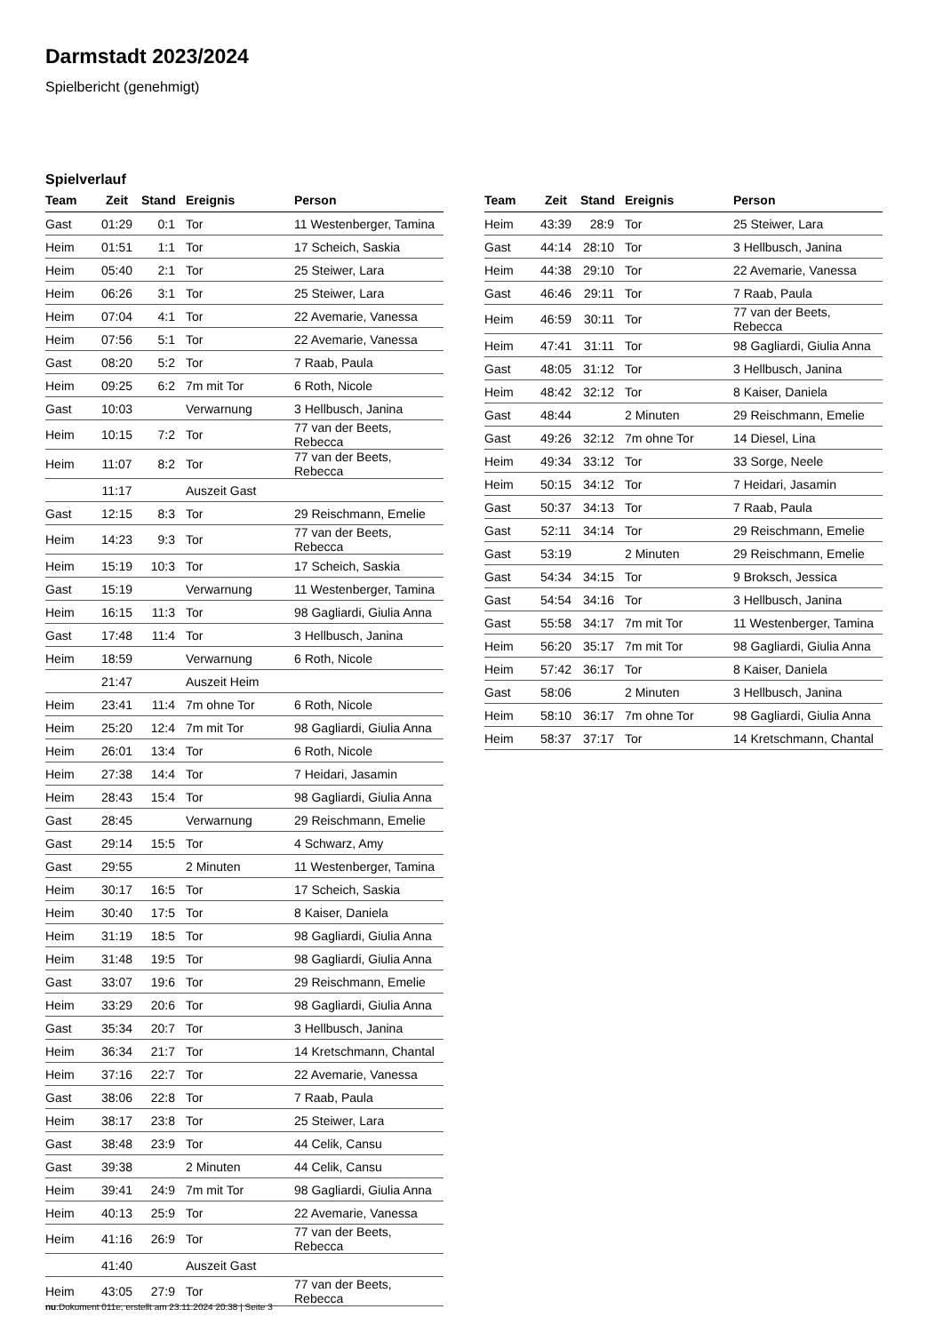Darmstadt 2023/2024
Spielbericht (genehmigt)
Spielverlauf
| Team | Zeit | Stand | Ereignis | Person |
| --- | --- | --- | --- | --- |
| Gast | 01:29 | 0:1 | Tor | 11 Westenberger, Tamina |
| Heim | 01:51 | 1:1 | Tor | 17 Scheich, Saskia |
| Heim | 05:40 | 2:1 | Tor | 25 Steiwer, Lara |
| Heim | 06:26 | 3:1 | Tor | 25 Steiwer, Lara |
| Heim | 07:04 | 4:1 | Tor | 22 Avemarie, Vanessa |
| Heim | 07:56 | 5:1 | Tor | 22 Avemarie, Vanessa |
| Gast | 08:20 | 5:2 | Tor | 7 Raab, Paula |
| Heim | 09:25 | 6:2 | 7m mit Tor | 6 Roth, Nicole |
| Gast | 10:03 | | Verwarnung | 3 Hellbusch, Janina |
| Heim | 10:15 | 7:2 | Tor | 77 van der Beets, Rebecca |
| Heim | 11:07 | 8:2 | Tor | 77 van der Beets, Rebecca |
| | 11:17 | | Auszeit Gast | |
| Gast | 12:15 | 8:3 | Tor | 29 Reischmann, Emelie |
| Heim | 14:23 | 9:3 | Tor | 77 van der Beets, Rebecca |
| Heim | 15:19 | 10:3 | Tor | 17 Scheich, Saskia |
| Gast | 15:19 | | Verwarnung | 11 Westenberger, Tamina |
| Heim | 16:15 | 11:3 | Tor | 98 Gagliardi, Giulia Anna |
| Gast | 17:48 | 11:4 | Tor | 3 Hellbusch, Janina |
| Heim | 18:59 | | Verwarnung | 6 Roth, Nicole |
| | 21:47 | | Auszeit Heim | |
| Heim | 23:41 | 11:4 | 7m ohne Tor | 6 Roth, Nicole |
| Heim | 25:20 | 12:4 | 7m mit Tor | 98 Gagliardi, Giulia Anna |
| Heim | 26:01 | 13:4 | Tor | 6 Roth, Nicole |
| Heim | 27:38 | 14:4 | Tor | 7 Heidari, Jasamin |
| Heim | 28:43 | 15:4 | Tor | 98 Gagliardi, Giulia Anna |
| Gast | 28:45 | | Verwarnung | 29 Reischmann, Emelie |
| Gast | 29:14 | 15:5 | Tor | 4 Schwarz, Amy |
| Gast | 29:55 | | 2 Minuten | 11 Westenberger, Tamina |
| Heim | 30:17 | 16:5 | Tor | 17 Scheich, Saskia |
| Heim | 30:40 | 17:5 | Tor | 8 Kaiser, Daniela |
| Heim | 31:19 | 18:5 | Tor | 98 Gagliardi, Giulia Anna |
| Heim | 31:48 | 19:5 | Tor | 98 Gagliardi, Giulia Anna |
| Gast | 33:07 | 19:6 | Tor | 29 Reischmann, Emelie |
| Heim | 33:29 | 20:6 | Tor | 98 Gagliardi, Giulia Anna |
| Gast | 35:34 | 20:7 | Tor | 3 Hellbusch, Janina |
| Heim | 36:34 | 21:7 | Tor | 14 Kretschmann, Chantal |
| Heim | 37:16 | 22:7 | Tor | 22 Avemarie, Vanessa |
| Gast | 38:06 | 22:8 | Tor | 7 Raab, Paula |
| Heim | 38:17 | 23:8 | Tor | 25 Steiwer, Lara |
| Gast | 38:48 | 23:9 | Tor | 44 Celik, Cansu |
| Gast | 39:38 | | 2 Minuten | 44 Celik, Cansu |
| Heim | 39:41 | 24:9 | 7m mit Tor | 98 Gagliardi, Giulia Anna |
| Heim | 40:13 | 25:9 | Tor | 22 Avemarie, Vanessa |
| Heim | 41:16 | 26:9 | Tor | 77 van der Beets, Rebecca |
| | 41:40 | | Auszeit Gast | |
| Heim | 43:05 | 27:9 | Tor | 77 van der Beets, Rebecca |
| Team | Zeit | Stand | Ereignis | Person |
| --- | --- | --- | --- | --- |
| Heim | 43:39 | 28:9 | Tor | 25 Steiwer, Lara |
| Gast | 44:14 | 28:10 | Tor | 3 Hellbusch, Janina |
| Heim | 44:38 | 29:10 | Tor | 22 Avemarie, Vanessa |
| Gast | 46:46 | 29:11 | Tor | 7 Raab, Paula |
| Heim | 46:59 | 30:11 | Tor | 77 van der Beets, Rebecca |
| Heim | 47:41 | 31:11 | Tor | 98 Gagliardi, Giulia Anna |
| Gast | 48:05 | 31:12 | Tor | 3 Hellbusch, Janina |
| Heim | 48:42 | 32:12 | Tor | 8 Kaiser, Daniela |
| Gast | 48:44 | | 2 Minuten | 29 Reischmann, Emelie |
| Gast | 49:26 | 32:12 | 7m ohne Tor | 14 Diesel, Lina |
| Heim | 49:34 | 33:12 | Tor | 33 Sorge, Neele |
| Heim | 50:15 | 34:12 | Tor | 7 Heidari, Jasamin |
| Gast | 50:37 | 34:13 | Tor | 7 Raab, Paula |
| Gast | 52:11 | 34:14 | Tor | 29 Reischmann, Emelie |
| Gast | 53:19 | | 2 Minuten | 29 Reischmann, Emelie |
| Gast | 54:34 | 34:15 | Tor | 9 Broksch, Jessica |
| Gast | 54:54 | 34:16 | Tor | 3 Hellbusch, Janina |
| Gast | 55:58 | 34:17 | 7m mit Tor | 11 Westenberger, Tamina |
| Heim | 56:20 | 35:17 | 7m mit Tor | 98 Gagliardi, Giulia Anna |
| Heim | 57:42 | 36:17 | Tor | 8 Kaiser, Daniela |
| Gast | 58:06 | | 2 Minuten | 3 Hellbusch, Janina |
| Heim | 58:10 | 36:17 | 7m ohne Tor | 98 Gagliardi, Giulia Anna |
| Heim | 58:37 | 37:17 | Tor | 14 Kretschmann, Chantal |
nu.Dokument 011e, erstellt am 23.11.2024 20:38 | Seite 3